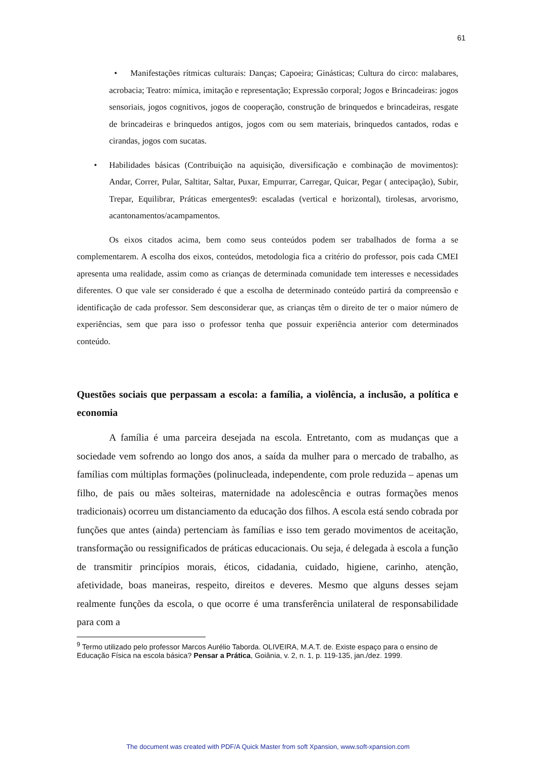61
• Manifestações rítmicas culturais: Danças; Capoeira; Ginásticas; Cultura do circo: malabares, acrobacia; Teatro: mímica, imitação e representação; Expressão corporal; Jogos e Brincadeiras: jogos sensoriais, jogos cognitivos, jogos de cooperação, construção de brinquedos e brincadeiras, resgate de brincadeiras e brinquedos antigos, jogos com ou sem materiais, brinquedos cantados, rodas e cirandas, jogos com sucatas.
• Habilidades básicas (Contribuição na aquisição, diversificação e combinação de movimentos): Andar, Correr, Pular, Saltitar, Saltar, Puxar, Empurrar, Carregar, Quicar, Pegar ( antecipação), Subir, Trepar, Equilibrar, Práticas emergentes9: escaladas (vertical e horizontal), tirolesas, arvorismo, acantonamentos/acampamentos.
Os eixos citados acima, bem como seus conteúdos podem ser trabalhados de forma a se complementarem. A escolha dos eixos, conteúdos, metodologia fica a critério do professor, pois cada CMEI apresenta uma realidade, assim como as crianças de determinada comunidade tem interesses e necessidades diferentes. O que vale ser considerado é que a escolha de determinado conteúdo partirá da compreensão e identificação de cada professor. Sem desconsiderar que, as crianças têm o direito de ter o maior número de experiências, sem que para isso o professor tenha que possuir experiência anterior com determinados conteúdo.
Questões sociais que perpassam a escola: a família, a violência, a inclusão, a política e economia
A família é uma parceira desejada na escola. Entretanto, com as mudanças que a sociedade vem sofrendo ao longo dos anos, a saída da mulher para o mercado de trabalho, as famílias com múltiplas formações (polinucleada, independente, com prole reduzida – apenas um filho, de pais ou mães solteiras, maternidade na adolescência e outras formações menos tradicionais) ocorreu um distanciamento da educação dos filhos. A escola está sendo cobrada por funções que antes (ainda) pertenciam às famílias e isso tem gerado movimentos de aceitação, transformação ou ressignificados de práticas educacionais. Ou seja, é delegada à escola a função de transmitir princípios morais, éticos, cidadania, cuidado, higiene, carinho, atenção, afetividade, boas maneiras, respeito, direitos e deveres. Mesmo que alguns desses sejam realmente funções da escola, o que ocorre é uma transferência unilateral de responsabilidade para com a
<sup>9</sup> Termo utilizado pelo professor Marcos Aurélio Taborda. OLIVEIRA, M.A.T. de. Existe espaço para o ensino de Educação Física na escola básica? Pensar a Prática, Goiânia, v. 2, n. 1, p. 119-135, jan./dez. 1999.
The document was created with PDF/A Quick Master from soft Xpansion, www.soft-xpansion.com